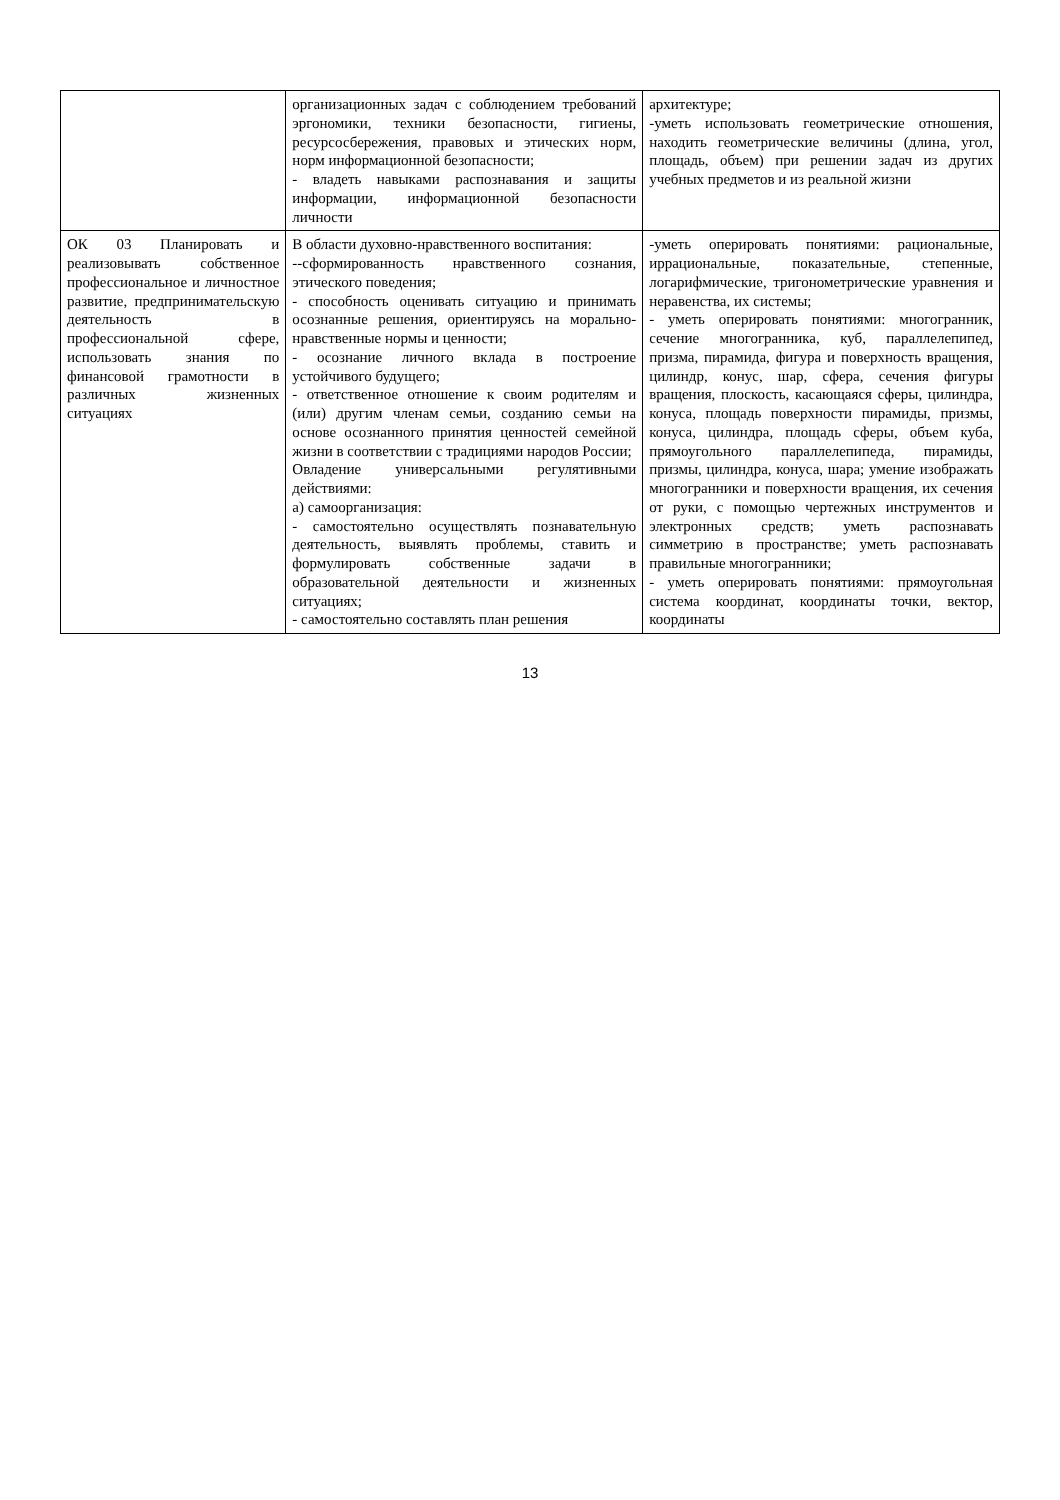| | организационных задач с соблюдением требований эргономики, техники безопасности, гигиены, ресурсосбережения, правовых и этических норм, норм информационной безопасности; - владеть навыками распознавания и защиты информации, информационной безопасности личности | архитектуре; -уметь использовать геометрические отношения, находить геометрические величины (длина, угол, площадь, объем) при решении задач из других учебных предметов и из реальной жизни |
| ОК 03 Планировать и реализовывать собственное профессиональное и личностное развитие, предпринимательскую деятельность в профессиональной сфере, использовать знания по финансовой грамотности в различных жизненных ситуациях | В области духовно-нравственного воспитания: --сформированность нравственного сознания, этического поведения; - способность оценивать ситуацию и принимать осознанные решения, ориентируясь на морально­нравственные нормы и ценности; - осознание личного вклада в построение устойчивого будущего; - ответственное отношение к своим родителям и (или) другим членам семьи, созданию семьи на основе осознанного принятия ценностей семейной жизни в соответствии с традициями народов России; Овладение универсальными регулятивными действиями: а) самоорганизация: - самостоятельно осуществлять познавательную деятельность, выявлять проблемы, ставить и формулировать собственные задачи в образовательной деятельности и жизненных ситуациях; - самостоятельно составлять план решения | -уметь оперировать понятиями: рациональные, иррациональные, показательные, степенные, логарифмические, тригонометрические уравнения и неравенства, их системы; - уметь оперировать понятиями: многогранник, сечение многогранника, куб, параллелепипед, призма, пирамида, фигура и поверхность вращения, цилиндр, конус, шар, сфера, сечения фигуры вращения, плоскость, касающаяся сферы, цилиндра, конуса, площадь поверхности пирамиды, призмы, конуса, цилиндра, площадь сферы, объем куба, прямоугольного параллелепипеда, пирамиды, призмы, цилиндра, конуса, шара; умение изображать многогранники и поверхности вращения, их сечения от руки, с помощью чертежных инструментов и электронных средств; уметь распознавать симметрию в пространстве; уметь распознавать правильные многогранники; - уметь оперировать понятиями: прямоугольная система координат, координаты точки, вектор, координаты |
13